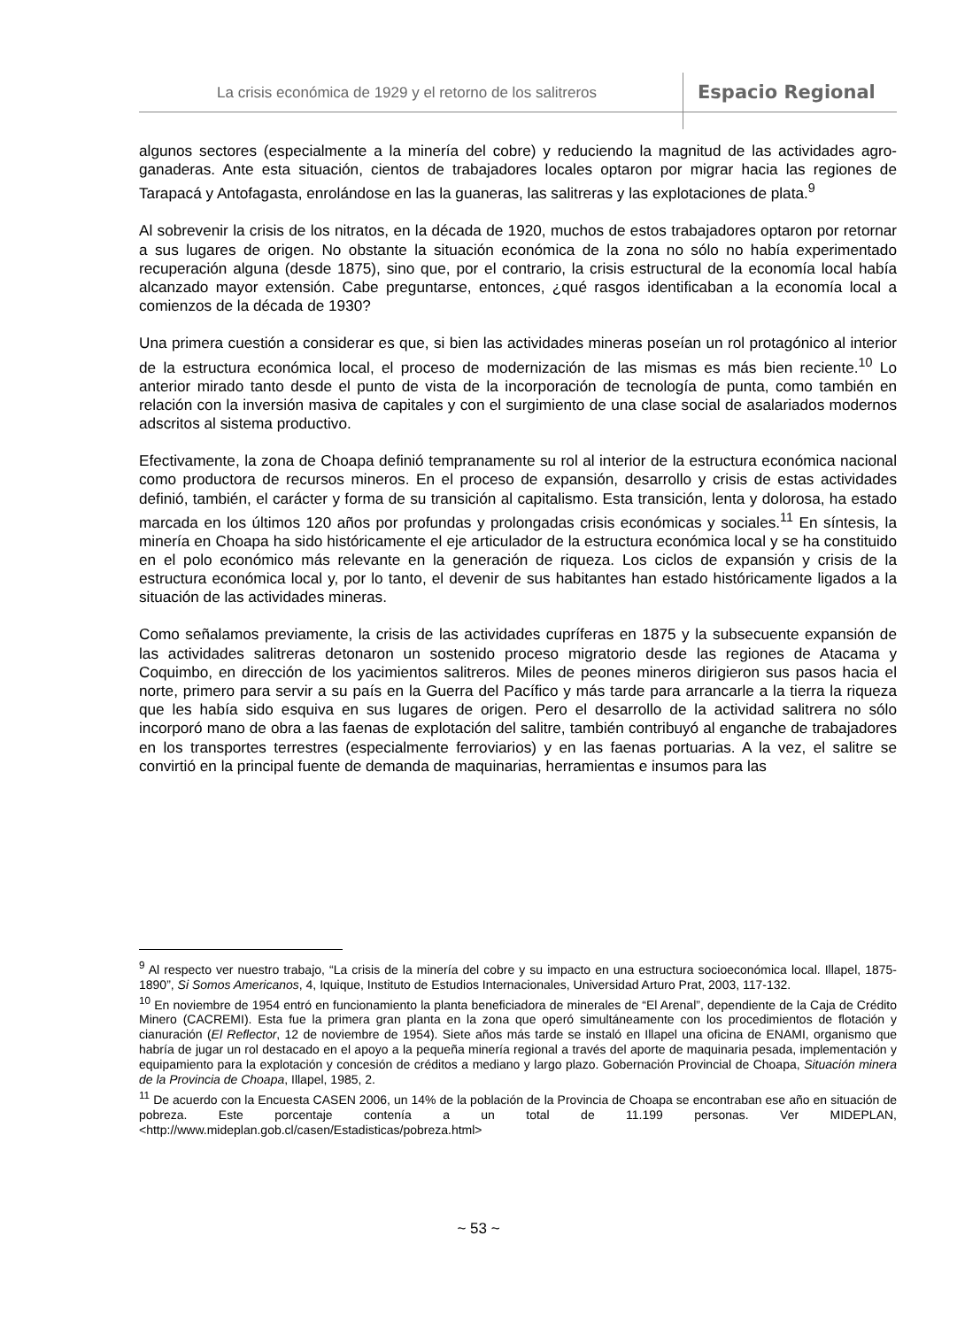La crisis económica de 1929 y el retorno de los salitreros
Espacio Regional
algunos sectores (especialmente a la minería del cobre) y reduciendo la magnitud de las actividades agro-ganaderas. Ante esta situación, cientos de trabajadores locales optaron por migrar hacia las regiones de Tarapacá y Antofagasta, enrolándose en las la guaneras, las salitreras y las explotaciones de plata.<sup>9</sup>
Al sobrevenir la crisis de los nitratos, en la década de 1920, muchos de estos trabajadores optaron por retornar a sus lugares de origen. No obstante la situación económica de la zona no sólo no había experimentado recuperación alguna (desde 1875), sino que, por el contrario, la crisis estructural de la economía local había alcanzado mayor extensión. Cabe preguntarse, entonces, ¿qué rasgos identificaban a la economía local a comienzos de la década de 1930?
Una primera cuestión a considerar es que, si bien las actividades mineras poseían un rol protagónico al interior de la estructura económica local, el proceso de modernización de las mismas es más bien reciente.<sup>10</sup> Lo anterior mirado tanto desde el punto de vista de la incorporación de tecnología de punta, como también en relación con la inversión masiva de capitales y con el surgimiento de una clase social de asalariados modernos adscritos al sistema productivo.
Efectivamente, la zona de Choapa definió tempranamente su rol al interior de la estructura económica nacional como productora de recursos mineros. En el proceso de expansión, desarrollo y crisis de estas actividades definió, también, el carácter y forma de su transición al capitalismo. Esta transición, lenta y dolorosa, ha estado marcada en los últimos 120 años por profundas y prolongadas crisis económicas y sociales.<sup>11</sup> En síntesis, la minería en Choapa ha sido históricamente el eje articulador de la estructura económica local y se ha constituido en el polo económico más relevante en la generación de riqueza. Los ciclos de expansión y crisis de la estructura económica local y, por lo tanto, el devenir de sus habitantes han estado históricamente ligados a la situación de las actividades mineras.
Como señalamos previamente, la crisis de las actividades cupríferas en 1875 y la subsecuente expansión de las actividades salitreras detonaron un sostenido proceso migratorio desde las regiones de Atacama y Coquimbo, en dirección de los yacimientos salitreros. Miles de peones mineros dirigieron sus pasos hacia el norte, primero para servir a su país en la Guerra del Pacífico y más tarde para arrancarle a la tierra la riqueza que les había sido esquiva en sus lugares de origen. Pero el desarrollo de la actividad salitrera no sólo incorporó mano de obra a las faenas de explotación del salitre, también contribuyó al enganche de trabajadores en los transportes terrestres (especialmente ferroviarios) y en las faenas portuarias. A la vez, el salitre se convirtió en la principal fuente de demanda de maquinarias, herramientas e insumos para las
<sup>9</sup> Al respecto ver nuestro trabajo, “La crisis de la minería del cobre y su impacto en una estructura socioeconómica local. Illapel, 1875-1890”, Si Somos Americanos, 4, Iquique, Instituto de Estudios Internacionales, Universidad Arturo Prat, 2003, 117-132.
<sup>10</sup> En noviembre de 1954 entró en funcionamiento la planta beneficiadora de minerales de “El Arenal”, dependiente de la Caja de Crédito Minero (CACREMI). Esta fue la primera gran planta en la zona que operó simultáneamente con los procedimientos de flotación y cianuración (El Reflector, 12 de noviembre de 1954). Siete años más tarde se instaló en Illapel una oficina de ENAMI, organismo que habría de jugar un rol destacado en el apoyo a la pequeña minería regional a través del aporte de maquinaria pesada, implementación y equipamiento para la explotación y concesión de créditos a mediano y largo plazo. Gobernación Provincial de Choapa, Situación minera de la Provincia de Choapa, Illapel, 1985, 2.
<sup>11</sup> De acuerdo con la Encuesta CASEN 2006, un 14% de la población de la Provincia de Choapa se encontraban ese año en situación de pobreza. Este porcentaje contenía a un total de 11.199 personas. Ver MIDEPLAN, <http://www.mideplan.gob.cl/casen/Estadisticas/pobreza.html>
~ 53 ~